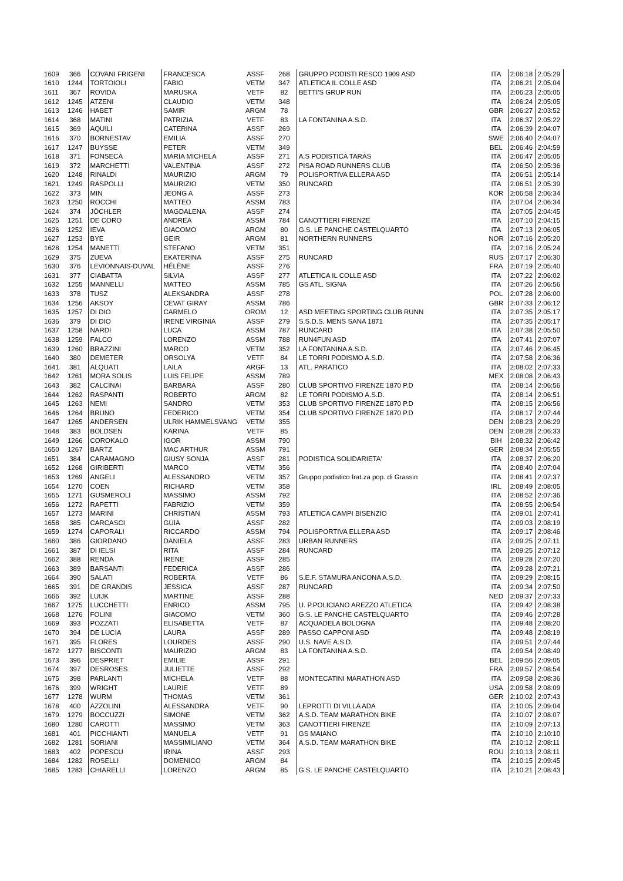| 1609 | 366 | COVANI FRIGENI | FRANCESCA | ASSF | 268 | GRUPPO PODISTI RESCO 1909 ASD | ITA | 2:06:18 | 2:05:29 |
| 1610 | 1244 | TORTOIOLI | FABIO | VETM | 347 | ATLETICA IL COLLE ASD | ITA | 2:06:21 | 2:05:04 |
| 1611 | 367 | ROVIDA | MARUSKA | VETF | 82 | BETTI'S GRUP RUN | ITA | 2:06:23 | 2:05:05 |
| 1612 | 1245 | ATZENI | CLAUDIO | VETM | 348 | | ITA | 2:06:24 | 2:05:05 |
| 1613 | 1246 | HABET | SAMIR | ARGM | 78 | | GBR | 2:06:27 | 2:03:52 |
| 1614 | 368 | MATINI | PATRIZIA | VETF | 83 | LA FONTANINA A.S.D. | ITA | 2:06:37 | 2:05:22 |
| 1615 | 369 | AQUILI | CATERINA | ASSF | 269 | | ITA | 2:06:39 | 2:04:07 |
| 1616 | 370 | BORNESTAV | EMILIA | ASSF | 270 | | SWE | 2:06:40 | 2:04:07 |
| 1617 | 1247 | BUYSSE | PETER | VETM | 349 | | BEL | 2:06:46 | 2:04:59 |
| 1618 | 371 | FONSECA | MARIA MICHELA | ASSF | 271 | A.S PODISTICA TARAS | ITA | 2:06:47 | 2:05:05 |
| 1619 | 372 | MARCHETTI | VALENTINA | ASSF | 272 | PISA ROAD RUNNERS CLUB | ITA | 2:06:50 | 2:05:36 |
| 1620 | 1248 | RINALDI | MAURIZIO | ARGM | 79 | POLISPORTIVA ELLERA ASD | ITA | 2:06:51 | 2:05:14 |
| 1621 | 1249 | RASPOLLI | MAURIZIO | VETM | 350 | RUNCARD | ITA | 2:06:51 | 2:05:39 |
| 1622 | 373 | MIN | JEONG A | ASSF | 273 | | KOR | 2:06:58 | 2:06:34 |
| 1623 | 1250 | ROCCHI | MATTEO | ASSM | 783 | | ITA | 2:07:04 | 2:06:34 |
| 1624 | 374 | JÖCHLER | MAGDALENA | ASSF | 274 | | ITA | 2:07:05 | 2:04:45 |
| 1625 | 1251 | DE CORO | ANDREA | ASSM | 784 | CANOTTIERI FIRENZE | ITA | 2:07:10 | 2:04:15 |
| 1626 | 1252 | IEVA | GIACOMO | ARGM | 80 | G.S. LE PANCHE CASTELQUARTO | ITA | 2:07:13 | 2:06:05 |
| 1627 | 1253 | BYE | GEIR | ARGM | 81 | NORTHERN RUNNERS | NOR | 2:07:16 | 2:05:20 |
| 1628 | 1254 | MANETTI | STEFANO | VETM | 351 | | ITA | 2:07:16 | 2:05:24 |
| 1629 | 375 | ZUEVA | EKATERINA | ASSF | 275 | RUNCARD | RUS | 2:07:17 | 2:06:30 |
| 1630 | 376 | LEVIONNAIS-DUVAL | HÉLÈNE | ASSF | 276 | | FRA | 2:07:19 | 2:05:40 |
| 1631 | 377 | CIABATTA | SILVIA | ASSF | 277 | ATLETICA IL COLLE ASD | ITA | 2:07:22 | 2:06:02 |
| 1632 | 1255 | MANNELLI | MATTEO | ASSM | 785 | GS ATL. SIGNA | ITA | 2:07:26 | 2:06:56 |
| 1633 | 378 | TUSZ | ALEKSANDRA | ASSF | 278 | | POL | 2:07:28 | 2:06:00 |
| 1634 | 1256 | AKSOY | CEVAT GIRAY | ASSM | 786 | | GBR | 2:07:33 | 2:06:12 |
| 1635 | 1257 | DI DIO | CARMELO | OROM | 12 | ASD MEETING SPORTING CLUB RUNN | ITA | 2:07:35 | 2:05:17 |
| 1636 | 379 | DI DIO | IRENE VIRGINIA | ASSF | 279 | S.S.D.S. MENS SANA 1871 | ITA | 2:07:35 | 2:05:17 |
| 1637 | 1258 | NARDI | LUCA | ASSM | 787 | RUNCARD | ITA | 2:07:38 | 2:05:50 |
| 1638 | 1259 | FALCO | LORENZO | ASSM | 788 | RUN4FUN ASD | ITA | 2:07:41 | 2:07:07 |
| 1639 | 1260 | BRAZZINI | MARCO | VETM | 352 | LA FONTANINA A.S.D. | ITA | 2:07:46 | 2:06:45 |
| 1640 | 380 | DEMETER | ORSOLYA | VETF | 84 | LE TORRI PODISMO A.S.D. | ITA | 2:07:58 | 2:06:36 |
| 1641 | 381 | ALQUATI | LAILA | ARGF | 13 | ATL. PARATICO | ITA | 2:08:02 | 2:07:33 |
| 1642 | 1261 | MORA SOLIS | LUIS FELIPE | ASSM | 789 | | MEX | 2:08:08 | 2:06:43 |
| 1643 | 382 | CALCINAI | BARBARA | ASSF | 280 | CLUB SPORTIVO FIRENZE 1870 P.D | ITA | 2:08:14 | 2:06:56 |
| 1644 | 1262 | RASPANTI | ROBERTO | ARGM | 82 | LE TORRI PODISMO A.S.D. | ITA | 2:08:14 | 2:06:51 |
| 1645 | 1263 | NEMI | SANDRO | VETM | 353 | CLUB SPORTIVO FIRENZE 1870 P.D | ITA | 2:08:15 | 2:06:56 |
| 1646 | 1264 | BRUNO | FEDERICO | VETM | 354 | CLUB SPORTIVO FIRENZE 1870 P.D | ITA | 2:08:17 | 2:07:44 |
| 1647 | 1265 | ANDERSEN | ULRIK HAMMELSVANG | VETM | 355 | | DEN | 2:08:23 | 2:06:29 |
| 1648 | 383 | BOLDSEN | KARINA | VETF | 85 | | DEN | 2:08:28 | 2:06:33 |
| 1649 | 1266 | COROKALO | IGOR | ASSM | 790 | | BIH | 2:08:32 | 2:06:42 |
| 1650 | 1267 | BARTZ | MAC ARTHUR | ASSM | 791 | | GER | 2:08:34 | 2:05:55 |
| 1651 | 384 | CARAMAGNO | GIUSY SONJA | ASSF | 281 | PODISTICA SOLIDARIETA' | ITA | 2:08:37 | 2:06:20 |
| 1652 | 1268 | GIRIBERTI | MARCO | VETM | 356 | | ITA | 2:08:40 | 2:07:04 |
| 1653 | 1269 | ANGELI | ALESSANDRO | VETM | 357 | Gruppo podistico frat.za pop. di Grassin | ITA | 2:08:41 | 2:07:37 |
| 1654 | 1270 | COEN | RICHARD | VETM | 358 | | IRL | 2:08:49 | 2:08:05 |
| 1655 | 1271 | GUSMEROLI | MASSIMO | ASSM | 792 | | ITA | 2:08:52 | 2:07:36 |
| 1656 | 1272 | RAPETTI | FABRIZIO | VETM | 359 | | ITA | 2:08:55 | 2:06:54 |
| 1657 | 1273 | MARINI | CHRISTIAN | ASSM | 793 | ATLETICA CAMPI BISENZIO | ITA | 2:09:01 | 2:07:41 |
| 1658 | 385 | CARCASCI | GUIA | ASSF | 282 | | ITA | 2:09:03 | 2:08:19 |
| 1659 | 1274 | CAPORALI | RICCARDO | ASSM | 794 | POLISPORTIVA ELLERA ASD | ITA | 2:09:17 | 2:08:46 |
| 1660 | 386 | GIORDANO | DANIELA | ASSF | 283 | URBAN RUNNERS | ITA | 2:09:25 | 2:07:11 |
| 1661 | 387 | DI IELSI | RITA | ASSF | 284 | RUNCARD | ITA | 2:09:25 | 2:07:12 |
| 1662 | 388 | RENDA | IRENE | ASSF | 285 | | ITA | 2:09:28 | 2:07:20 |
| 1663 | 389 | BARSANTI | FEDERICA | ASSF | 286 | | ITA | 2:09:28 | 2:07:21 |
| 1664 | 390 | SALATI | ROBERTA | VETF | 86 | S.E.F. STAMURA ANCONA A.S.D. | ITA | 2:09:29 | 2:08:15 |
| 1665 | 391 | DE GRANDIS | JESSICA | ASSF | 287 | RUNCARD | ITA | 2:09:34 | 2:07:50 |
| 1666 | 392 | LUIJK | MARTINE | ASSF | 288 | | NED | 2:09:37 | 2:07:33 |
| 1667 | 1275 | LUCCHETTI | ENRICO | ASSM | 795 | U. P.POLICIANO AREZZO ATLETICA | ITA | 2:09:42 | 2:08:38 |
| 1668 | 1276 | FOLINI | GIACOMO | VETM | 360 | G.S. LE PANCHE CASTELQUARTO | ITA | 2:09:46 | 2:07:28 |
| 1669 | 393 | POZZATI | ELISABETTA | VETF | 87 | ACQUADELA BOLOGNA | ITA | 2:09:48 | 2:08:20 |
| 1670 | 394 | DE LUCIA | LAURA | ASSF | 289 | PASSO CAPPONI ASD | ITA | 2:09:48 | 2:08:19 |
| 1671 | 395 | FLORES | LOURDES | ASSF | 290 | U.S. NAVE A.S.D. | ITA | 2:09:51 | 2:07:44 |
| 1672 | 1277 | BISCONTI | MAURIZIO | ARGM | 83 | LA FONTANINA A.S.D. | ITA | 2:09:54 | 2:08:49 |
| 1673 | 396 | DESPRIET | EMILIE | ASSF | 291 | | BEL | 2:09:56 | 2:09:05 |
| 1674 | 397 | DESROSES | JULIETTE | ASSF | 292 | | FRA | 2:09:57 | 2:08:54 |
| 1675 | 398 | PARLANTI | MICHELA | VETF | 88 | MONTECATINI MARATHON ASD | ITA | 2:09:58 | 2:08:36 |
| 1676 | 399 | WRIGHT | LAURIE | VETF | 89 | | USA | 2:09:58 | 2:08:09 |
| 1677 | 1278 | WURM | THOMAS | VETM | 361 | | GER | 2:10:02 | 2:07:43 |
| 1678 | 400 | AZZOLINI | ALESSANDRA | VETF | 90 | LEPROTTI DI VILLA ADA | ITA | 2:10:05 | 2:09:04 |
| 1679 | 1279 | BOCCUZZI | SIMONE | VETM | 362 | A.S.D. TEAM MARATHON BIKE | ITA | 2:10:07 | 2:08:07 |
| 1680 | 1280 | CAROTTI | MASSIMO | VETM | 363 | CANOTTIERI FIRENZE | ITA | 2:10:09 | 2:07:13 |
| 1681 | 401 | PICCHIANTI | MANUELA | VETF | 91 | GS MAIANO | ITA | 2:10:10 | 2:10:10 |
| 1682 | 1281 | SORIANI | MASSIMILIANO | VETM | 364 | A.S.D. TEAM MARATHON BIKE | ITA | 2:10:12 | 2:08:11 |
| 1683 | 402 | POPESCU | IRINA | ASSF | 293 | | ROU | 2:10:13 | 2:08:11 |
| 1684 | 1282 | ROSELLI | DOMENICO | ARGM | 84 | | ITA | 2:10:15 | 2:09:45 |
| 1685 | 1283 | CHIARELLI | LORENZO | ARGM | 85 | G.S. LE PANCHE CASTELQUARTO | ITA | 2:10:21 | 2:08:43 |